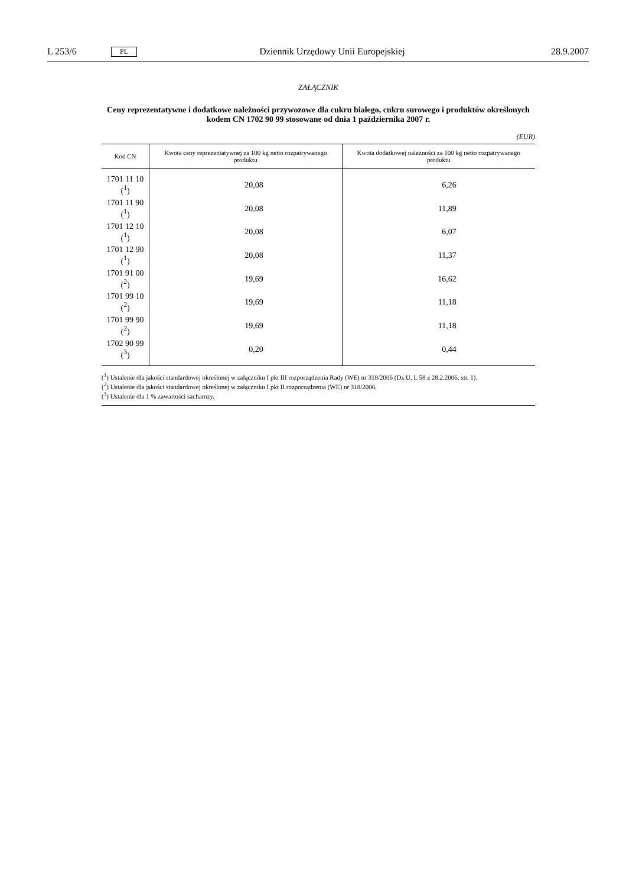L 253/6 PL Dziennik Urzędowy Unii Europejskiej 28.9.2007
ZAŁĄCZNIK
Ceny reprezentatywne i dodatkowe należności przywozowe dla cukru białego, cukru surowego i produktów określonych kodem CN 1702 90 99 stosowane od dnia 1 października 2007 r.
(EUR)
| Kod CN | Kwota ceny reprezentatywnej za 100 kg netto rozpatrywanego produktu | Kwota dodatkowej należności za 100 kg netto rozpatrywanego produktu |
| --- | --- | --- |
| 1701 11 10 (<sup>1</sup>) | 20,08 | 6,26 |
| 1701 11 90 (<sup>1</sup>) | 20,08 | 11,89 |
| 1701 12 10 (<sup>1</sup>) | 20,08 | 6,07 |
| 1701 12 90 (<sup>1</sup>) | 20,08 | 11,37 |
| 1701 91 00 (<sup>2</sup>) | 19,69 | 16,62 |
| 1701 99 10 (<sup>2</sup>) | 19,69 | 11,18 |
| 1701 99 90 (<sup>2</sup>) | 19,69 | 11,18 |
| 1702 90 99 (<sup>3</sup>) | 0,20 | 0,44 |
(<sup>1</sup>) Ustalenie dla jakości standardowej określonej w załączniku I pkt III rozporządzenia Rady (WE) nr 318/2006 (Dz.U. L 58 z 28.2.2006, str. 1).
(<sup>2</sup>) Ustalenie dla jakości standardowej określonej w załączniku I pkt II rozporządzenia (WE) nr 318/2006.
(<sup>3</sup>) Ustalenie dla 1 % zawartości sacharozy.